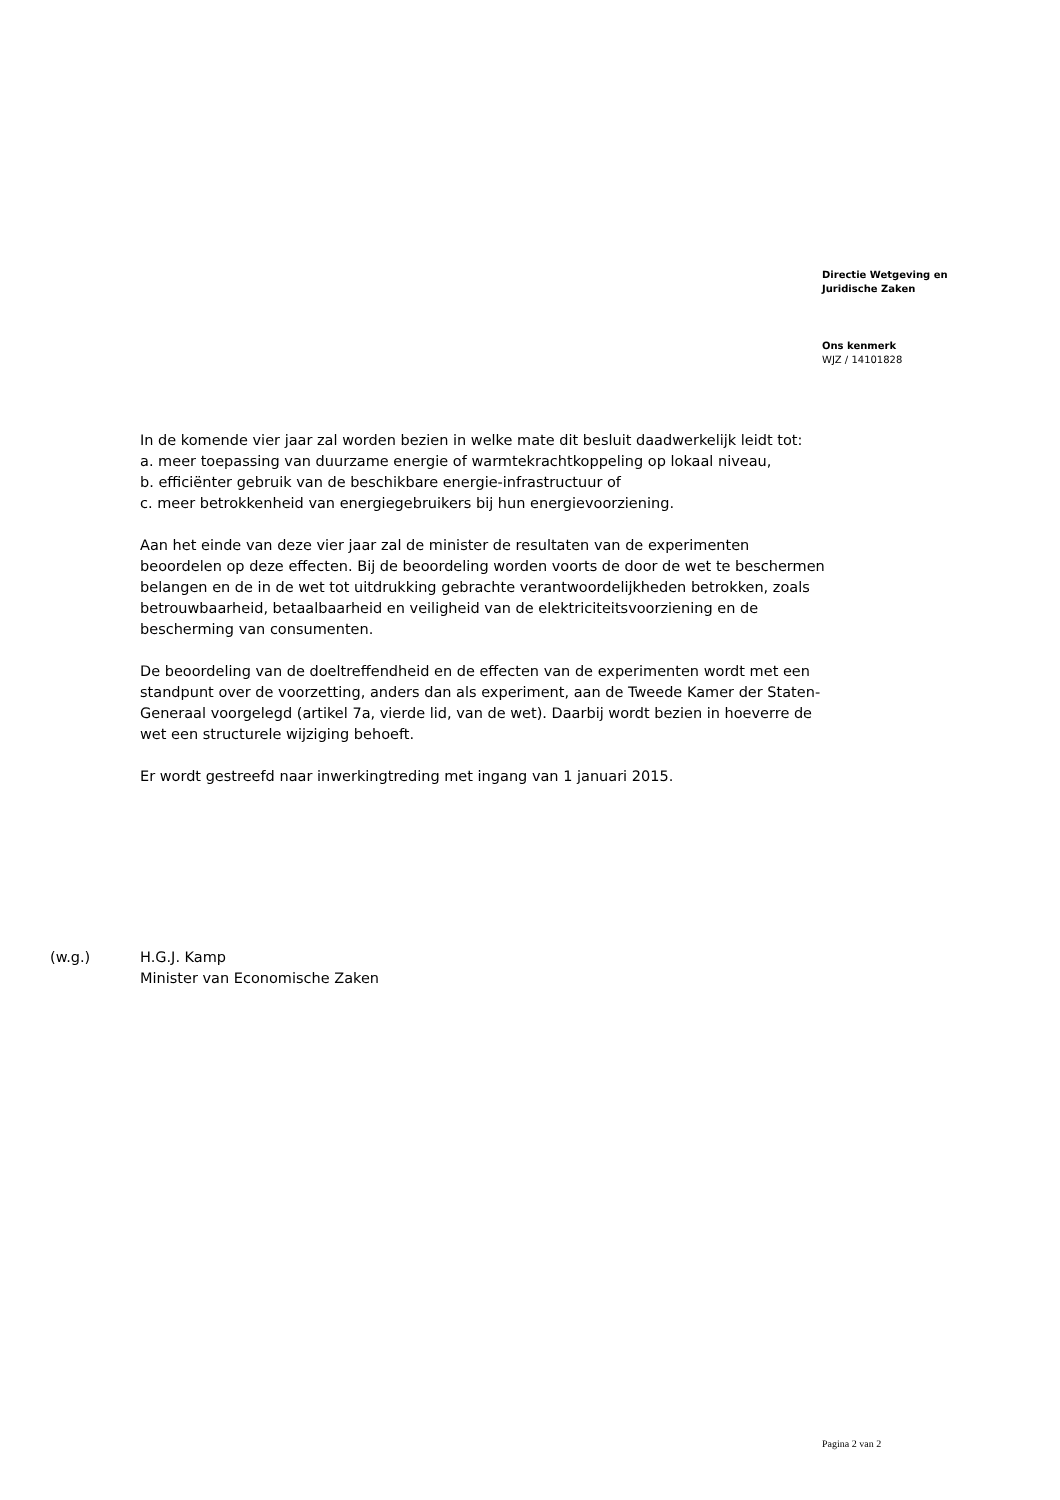Directie Wetgeving en
Juridische Zaken
Ons kenmerk
WJZ / 14101828
In de komende vier jaar zal worden bezien in welke mate dit besluit daadwerkelijk leidt tot:
a. meer toepassing van duurzame energie of warmtekrachtkoppeling op lokaal niveau,
b. efficiënter gebruik van de beschikbare energie-infrastructuur of
c. meer betrokkenheid van energiegebruikers bij hun energievoorziening.
Aan het einde van deze vier jaar zal de minister de resultaten van de experimenten beoordelen op deze effecten. Bij de beoordeling worden voorts de door de wet te beschermen belangen en de in de wet tot uitdrukking gebrachte verantwoordelijkheden betrokken, zoals betrouwbaarheid, betaalbaarheid en veiligheid van de elektriciteitsvoorziening en de bescherming van consumenten.
De beoordeling van de doeltreffendheid en de effecten van de experimenten wordt met een standpunt over de voorzetting, anders dan als experiment, aan de Tweede Kamer der Staten-Generaal voorgelegd (artikel 7a, vierde lid, van de wet). Daarbij wordt bezien in hoeverre de wet een structurele wijziging behoeft.
Er wordt gestreefd naar inwerkingtreding met ingang van 1 januari 2015.
(w.g.) H.G.J. Kamp
Minister van Economische Zaken
Pagina 2 van 2